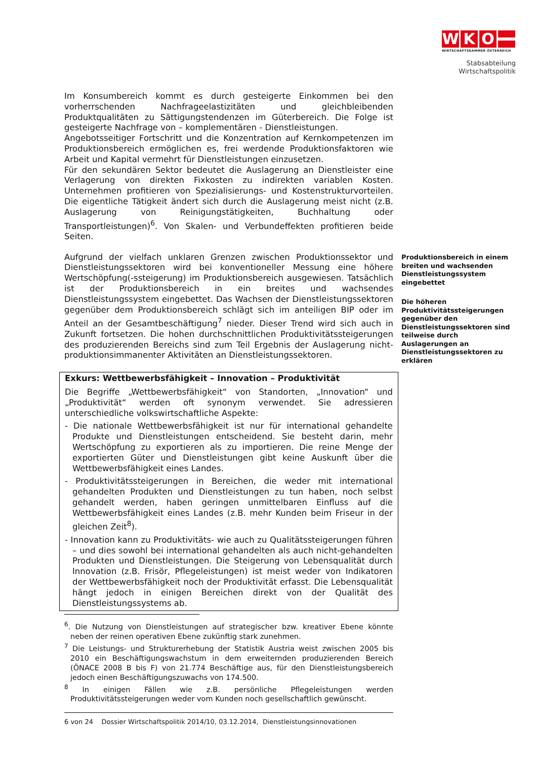W K O
WIRTSCHAFTSKAMMER ÖSTERREICH
Stabsabteilung
Wirtschaftspolitik
Im Konsumbereich kommt es durch gesteigerte Einkommen bei den vorherrschenden Nachfrageelastizitäten und gleichbleibenden Produktqualitäten zu Sättigungstendenzen im Güterbereich. Die Folge ist gesteigerte Nachfrage von – komplementären - Dienstleistungen.
Angebotsseitiger Fortschritt und die Konzentration auf Kernkompetenzen im Produktionsbereich ermöglichen es, frei werdende Produktionsfaktoren wie Arbeit und Kapital vermehrt für Dienstleistungen einzusetzen.
Für den sekundären Sektor bedeutet die Auslagerung an Dienstleister eine Verlagerung von direkten Fixkosten zu indirekten variablen Kosten. Unternehmen profitieren von Spezialisierungs- und Kostenstrukturvorteilen. Die eigentliche Tätigkeit ändert sich durch die Auslagerung meist nicht (z.B. Auslagerung von Reinigungstätigkeiten, Buchhaltung oder Transportleistungen)<sup>6</sup>. Von Skalen- und Verbundeffekten profitieren beide Seiten.
Aufgrund der vielfach unklaren Grenzen zwischen Produktionssektor und Dienstleistungssektoren wird bei konventioneller Messung eine höhere Wertschöpfung(-ssteigerung) im Produktionsbereich ausgewiesen. Tatsächlich ist der Produktionsbereich in ein breites und wachsendes Dienstleistungssystem eingebettet. Das Wachsen der Dienstleistungssektoren gegenüber dem Produktionsbereich schlägt sich im anteiligen BIP oder im Anteil an der Gesamtbeschäftigung<sup>7</sup> nieder. Dieser Trend wird sich auch in Zukunft fortsetzen. Die hohen durchschnittlichen Produktivitätssteigerungen des produzierenden Bereichs sind zum Teil Ergebnis der Auslagerung nicht-produktionsimmanenter Aktivitäten an Dienstleistungssektoren.
Exkurs: Wettbewerbsfähigkeit – Innovation – Produktivität
Die Begriffe „Wettbewerbsfähigkeit“ von Standorten, „Innovation“ und „Produktivität“ werden oft synonym verwendet. Sie adressieren unterschiedliche volkswirtschaftliche Aspekte:
- Die nationale Wettbewerbsfähigkeit ist nur für international gehandelte Produkte und Dienstleistungen entscheidend. Sie besteht darin, mehr Wertschöpfung zu exportieren als zu importieren. Die reine Menge der exportierten Güter und Dienstleistungen gibt keine Auskunft über die Wettbewerbsfähigkeit eines Landes.
- Produktivitätssteigerungen in Bereichen, die weder mit international gehandelten Produkten und Dienstleistungen zu tun haben, noch selbst gehandelt werden, haben geringen unmittelbaren Einfluss auf die Wettbewerbsfähigkeit eines Landes (z.B. mehr Kunden beim Friseur in der gleichen Zeit<sup>8</sup>).
- Innovation kann zu Produktivitäts- wie auch zu Qualitätssteigerungen führen – und dies sowohl bei international gehandelten als auch nicht-gehandelten Produkten und Dienstleistungen. Die Steigerung von Lebensqualität durch Innovation (z.B. Frisör, Pflegeleistungen) ist meist weder von Indikatoren der Wettbewerbsfähigkeit noch der Produktivität erfasst. Die Lebensqualität hängt jedoch in einigen Bereichen direkt von der Qualität des Dienstleistungssystems ab.
Produktionsbereich in einem breiten und wachsenden Dienstleistungssystem eingebettet
Die höheren Produktivitätssteigerungen gegenüber den Dienstleistungssektoren sind teilweise durch Auslagerungen an Dienstleistungssektoren zu erklären
<sup>6</sup>. Die Nutzung von Dienstleistungen auf strategischer bzw. kreativer Ebene könnte neben der reinen operativen Ebene zukünftig stark zunehmen.
<sup>7</sup> Die Leistungs- und Strukturerhebung der Statistik Austria weist zwischen 2005 bis 2010 ein Beschäftigungswachstum in dem erweiternden produzierenden Bereich (ÖNACE 2008 B bis F) von 21.774 Beschäftige aus, für den Dienstleistungsbereich jedoch einen Beschäftigungszuwachs von 174.500.
<sup>8</sup> In einigen Fällen wie z.B. persönliche Pflegeleistungen werden Produktivitätssteigerungen weder vom Kunden noch gesellschaftlich gewünscht.
6 von 24 Dossier Wirtschaftspolitik 2014/10, 03.12.2014, Dienstleistungsinnovationen